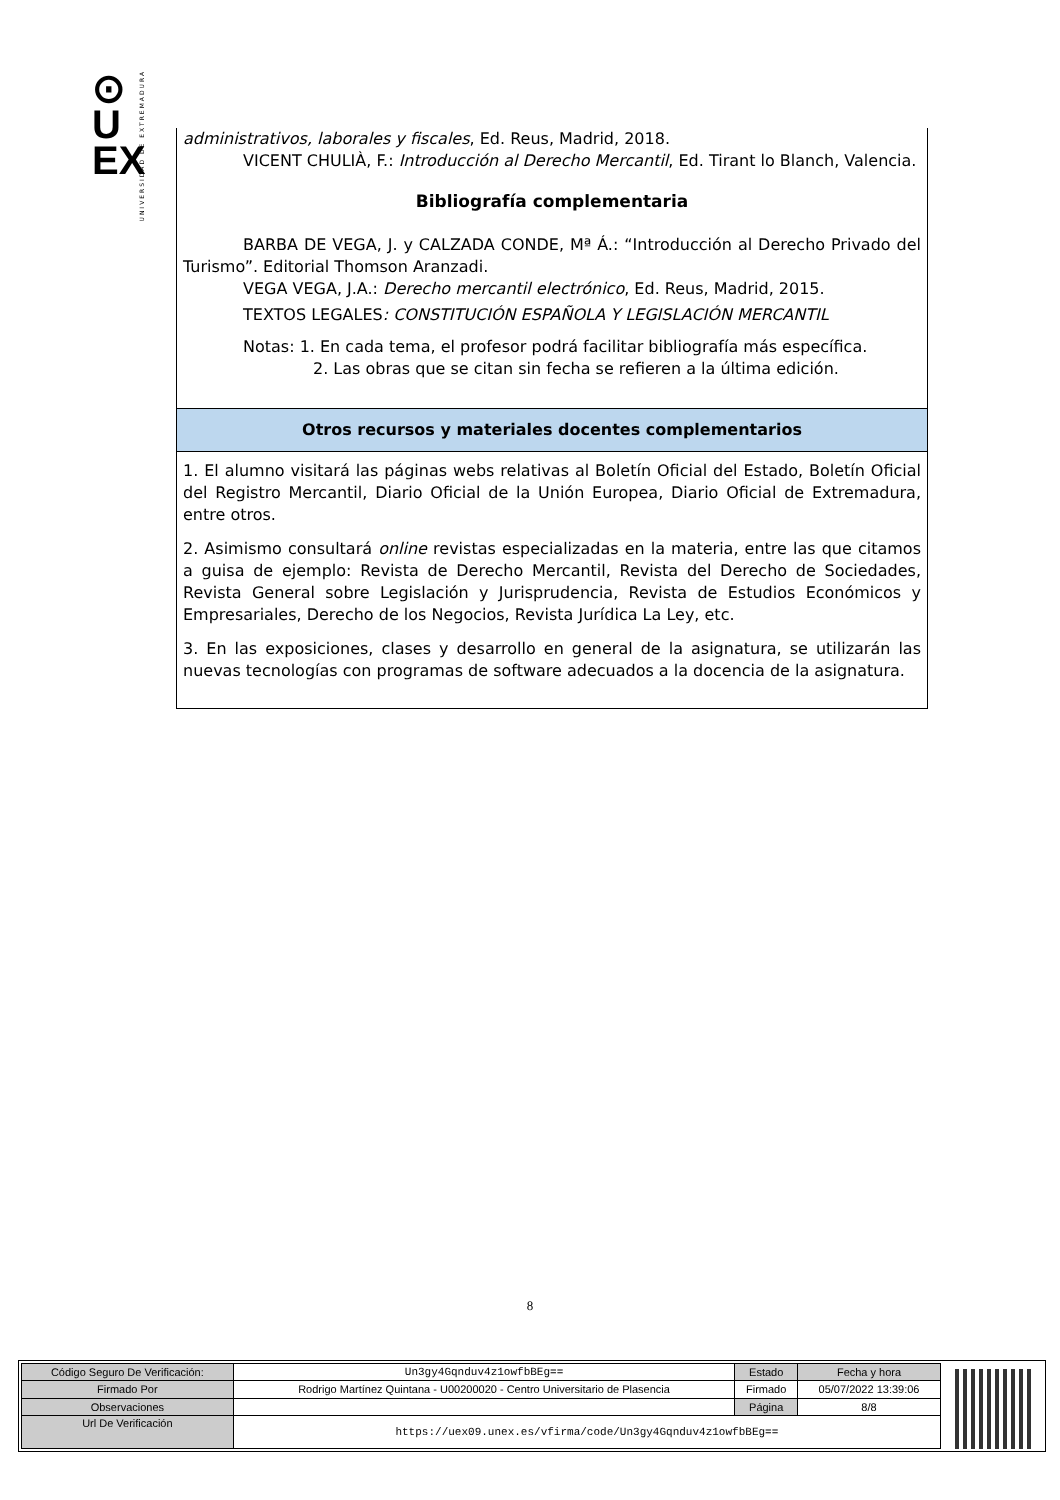⊙
U
EX
UNIVERSIDAD DE EXTREMADURA
administrativos, laborales y fiscales, Ed. Reus, Madrid, 2018.
VICENT CHULIÀ, F.: Introducción al Derecho Mercantil, Ed. Tirant lo Blanch, Valencia.
Bibliografía complementaria
BARBA DE VEGA, J. y CALZADA CONDE, Mª Á.: “Introducción al Derecho Privado del Turismo”. Editorial Thomson Aranzadi.
VEGA VEGA, J.A.: Derecho mercantil electrónico, Ed. Reus, Madrid, 2015.
TEXTOS LEGALES: CONSTITUCIÓN ESPAÑOLA Y LEGISLACIÓN MERCANTIL
Notas: 1. En cada tema, el profesor podrá facilitar bibliografía más específica.
2. Las obras que se citan sin fecha se refieren a la última edición.
Otros recursos y materiales docentes complementarios
1. El alumno visitará las páginas webs relativas al Boletín Oficial del Estado, Boletín Oficial del Registro Mercantil, Diario Oficial de la Unión Europea, Diario Oficial de Extremadura, entre otros.
2. Asimismo consultará online revistas especializadas en la materia, entre las que citamos a guisa de ejemplo: Revista de Derecho Mercantil, Revista del Derecho de Sociedades, Revista General sobre Legislación y Jurisprudencia, Revista de Estudios Económicos y Empresariales, Derecho de los Negocios, Revista Jurídica La Ley, etc.
3. En las exposiciones, clases y desarrollo en general de la asignatura, se utilizarán las nuevas tecnologías con programas de software adecuados a la docencia de la asignatura.
8
| Código Seguro De Verificación: | Un3gy4Gqnduv4z1owfbBEg== | Estado | Fecha y hora |
| Firmado Por | Rodrigo Martínez Quintana - U00200020 - Centro Universitario de Plasencia | Firmado | 05/07/2022 13:39:06 |
| Observaciones | | Página | 8/8 |
| Url De Verificación | https://uex09.unex.es/vfirma/code/Un3gy4Gqnduv4z1owfbBEg== | | |